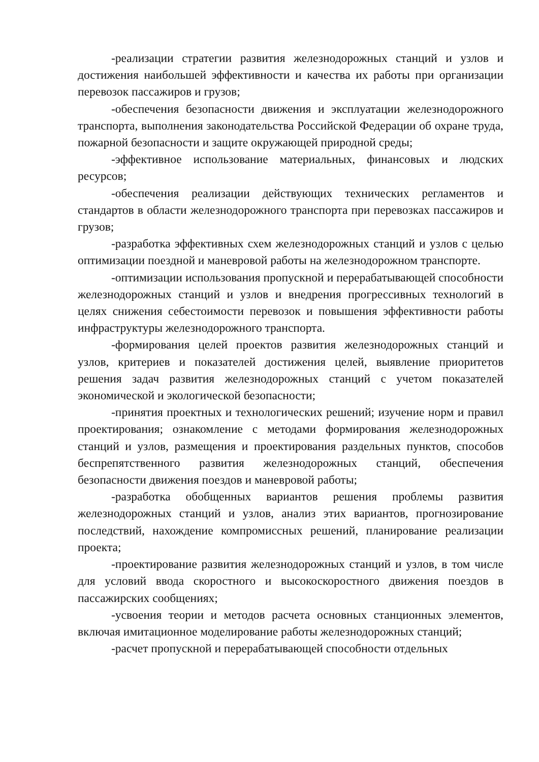-реализации стратегии развития железнодорожных станций и узлов и достижения наибольшей эффективности и качества их работы при организации перевозок пассажиров и грузов;
-обеспечения безопасности движения и эксплуатации железнодорожного транспорта, выполнения законодательства Российской Федерации об охране труда, пожарной безопасности и защите окружающей природной среды;
-эффективное использование материальных, финансовых и людских ресурсов;
-обеспечения реализации действующих технических регламентов и стандартов в области железнодорожного транспорта при перевозках пассажиров и грузов;
-разработка эффективных схем железнодорожных станций и узлов с целью оптимизации поездной и маневровой работы на железнодорожном транспорте.
-оптимизации использования пропускной и перерабатывающей способности железнодорожных станций и узлов и внедрения прогрессивных технологий в целях снижения себестоимости перевозок и повышения эффективности работы инфраструктуры железнодорожного транспорта.
-формирования целей проектов развития железнодорожных станций и узлов, критериев и показателей достижения целей, выявление приоритетов решения задач развития железнодорожных станций с учетом показателей экономической и экологической безопасности;
-принятия проектных и технологических решений; изучение норм и правил проектирования; ознакомление с методами формирования железнодорожных станций и узлов, размещения и проектирования раздельных пунктов, способов беспрепятственного развития железнодорожных станций, обеспечения безопасности движения поездов и маневровой работы;
-разработка обобщенных вариантов решения проблемы развития железнодорожных станций и узлов, анализ этих вариантов, прогнозирование последствий, нахождение компромиссных решений, планирование реализации проекта;
-проектирование развития железнодорожных станций и узлов, в том числе для условий ввода скоростного и высокоскоростного движения поездов в пассажирских сообщениях;
-усвоения теории и методов расчета основных станционных элементов, включая имитационное моделирование работы железнодорожных станций;
-расчет пропускной и перерабатывающей способности отдельных